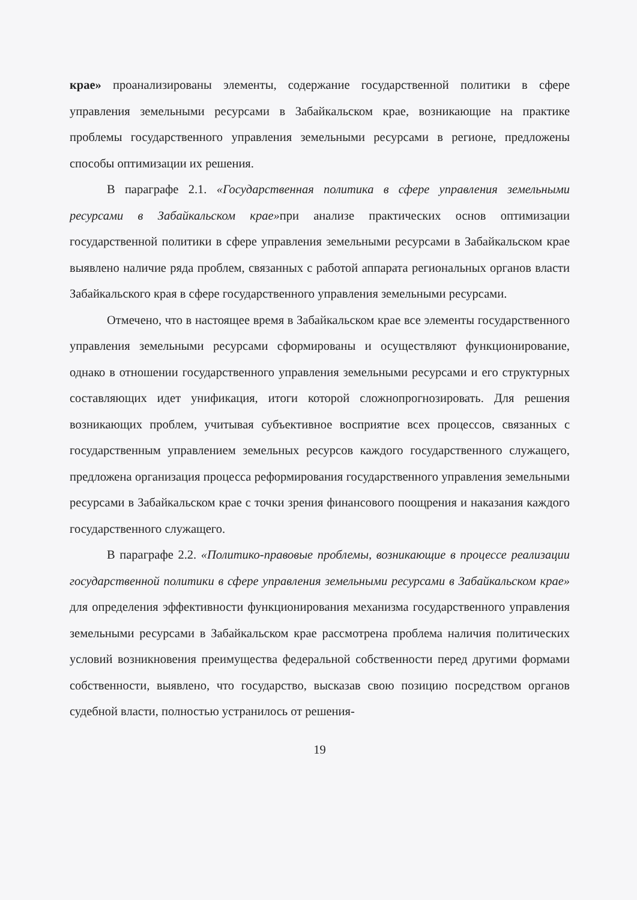крае» проанализированы элементы, содержание государственной политики в сфере управления земельными ресурсами в Забайкальском крае, возникающие на практике проблемы государственного управления земельными ресурсами в регионе, предложены способы оптимизации их решения.
В параграфе 2.1. «Государственная политика в сфере управления земельными ресурсами в Забайкальском крае»при анализе практических основ оптимизации государственной политики в сфере управления земельными ресурсами в Забайкальском крае выявлено наличие ряда проблем, связанных с работой аппарата региональных органов власти Забайкальского края в сфере государственного управления земельными ресурсами.
Отмечено, что в настоящее время в Забайкальском крае все элементы государственного управления земельными ресурсами сформированы и осуществляют функционирование, однако в отношении государственного управления земельными ресурсами и его структурных составляющих идет унификация, итоги которой сложнопрогнозировать. Для решения возникающих проблем, учитывая субъективное восприятие всех процессов, связанных с государственным управлением земельных ресурсов каждого государственного служащего, предложена организация процесса реформирования государственного управления земельными ресурсами в Забайкальском крае с точки зрения финансового поощрения и наказания каждого государственного служащего.
В параграфе 2.2. «Политико-правовые проблемы, возникающие в процессе реализации государственной политики в сфере управления земельными ресурсами в Забайкальском крае» для определения эффективности функционирования механизма государственного управления земельными ресурсами в Забайкальском крае рассмотрена проблема наличия политических условий возникновения преимущества федеральной собственности перед другими формами собственности, выявлено, что государство, высказав свою позицию посредством органов судебной власти, полностью устранилось от решения-
19